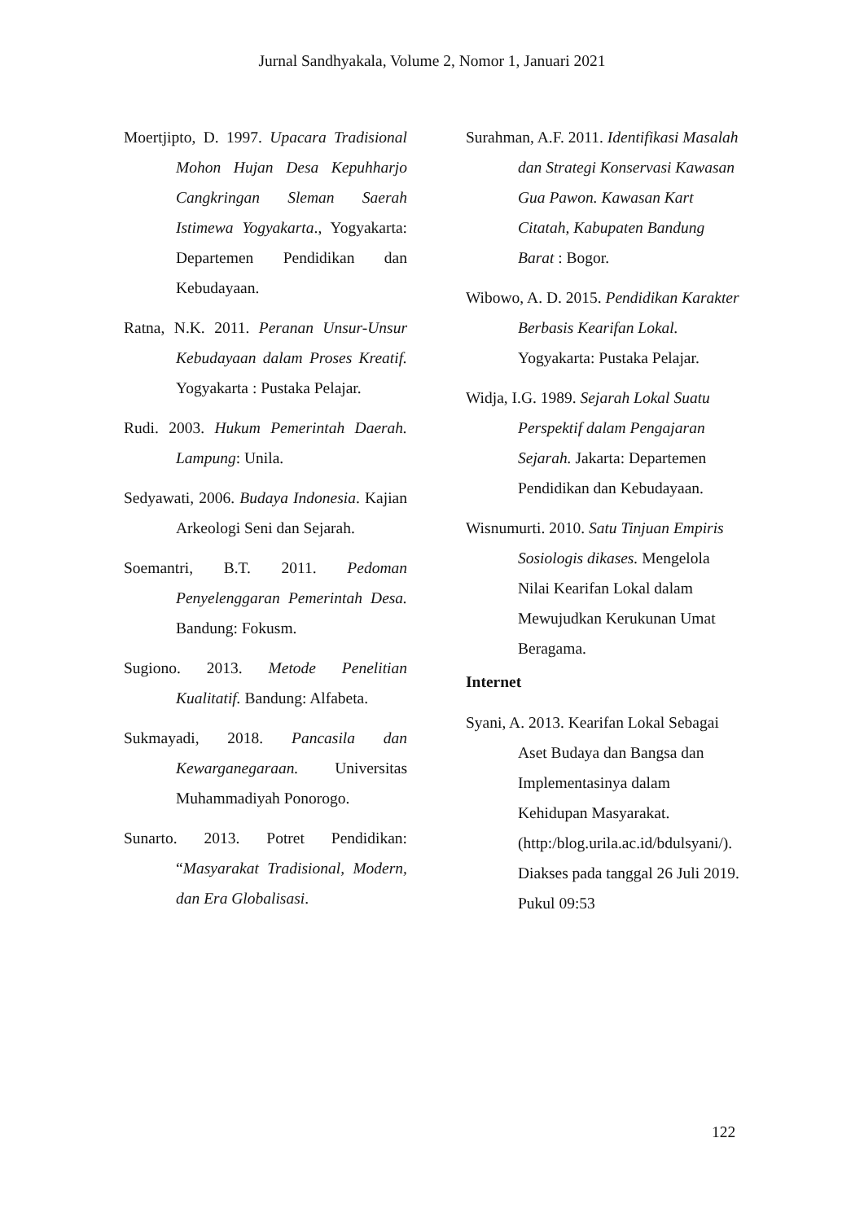Jurnal Sandhyakala, Volume 2, Nomor 1, Januari 2021
Moertjipto, D. 1997. Upacara Tradisional Mohon Hujan Desa Kepuhharjo Cangkringan Sleman Saerah Istimewa Yogyakarta., Yogyakarta: Departemen Pendidikan dan Kebudayaan.
Ratna, N.K. 2011. Peranan Unsur-Unsur Kebudayaan dalam Proses Kreatif. Yogyakarta : Pustaka Pelajar.
Rudi. 2003. Hukum Pemerintah Daerah. Lampung: Unila.
Sedyawati, 2006. Budaya Indonesia. Kajian Arkeologi Seni dan Sejarah.
Soemantri, B.T. 2011. Pedoman Penyelenggaran Pemerintah Desa. Bandung: Fokusm.
Sugiono. 2013. Metode Penelitian Kualitatif. Bandung: Alfabeta.
Sukmayadi, 2018. Pancasila dan Kewarganegaraan. Universitas Muhammadiyah Ponorogo.
Sunarto. 2013. Potret Pendidikan: “Masyarakat Tradisional, Modern, dan Era Globalisasi.
Surahman, A.F. 2011. Identifikasi Masalah dan Strategi Konservasi Kawasan Gua Pawon. Kawasan Kart Citatah, Kabupaten Bandung Barat : Bogor.
Wibowo, A. D. 2015. Pendidikan Karakter Berbasis Kearifan Lokal. Yogyakarta: Pustaka Pelajar.
Widja, I.G. 1989. Sejarah Lokal Suatu Perspektif dalam Pengajaran Sejarah. Jakarta: Departemen Pendidikan dan Kebudayaan.
Wisnumurti. 2010. Satu Tinjuan Empiris Sosiologis dikases. Mengelola Nilai Kearifan Lokal dalam Mewujudkan Kerukunan Umat Beragama.
Internet
Syani, A. 2013. Kearifan Lokal Sebagai Aset Budaya dan Bangsa dan Implementasinya dalam Kehidupan Masyarakat. (http:/blog.urila.ac.id/bdulsyani/). Diakses pada tanggal 26 Juli 2019. Pukul 09:53
122